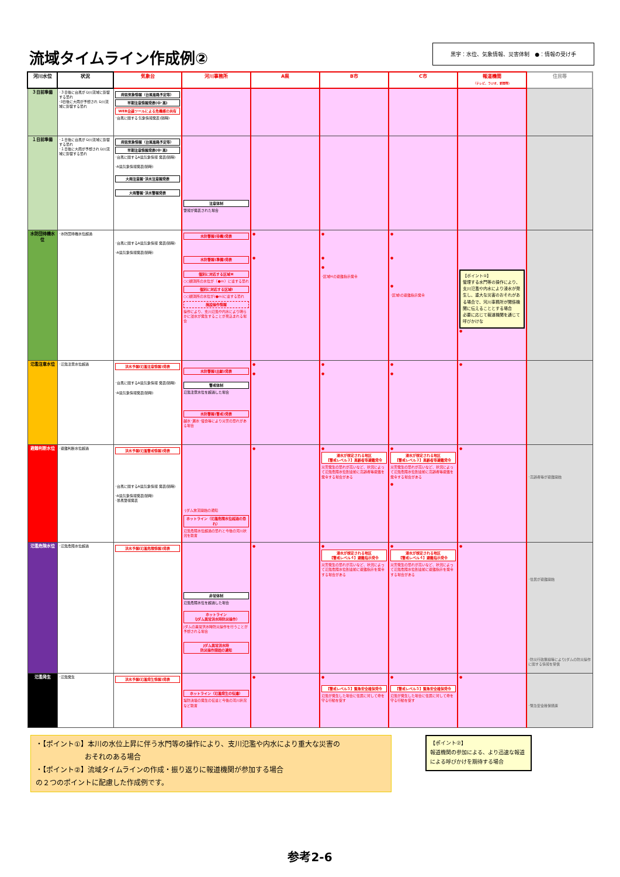流域タイムライン作成例②
黒字：水位、気象情報、災害体制　●：情報の受け手
| 河川水位 | 状況 | 気象台 | 河川事務所 | A県 | B市 | C市 | 報道機関 （テレビ、ラジオ、新聞等） | 住民等 |
| --- | --- | --- | --- | --- | --- | --- | --- | --- |
| ３日前準備 | ･３日後に台風が D川流域に影響する恐れ ･3日後に大雨が予想され D川流域に影響する恐れ | 府県気象情報（台風進路予定等） 早期注意情報発表(中･高) WEB会議ツールによる危機感の共有 ･台風に関する 気象情報発表(随時) | | | | | | |
| １日前準備 | ･１日後に台風が D川流域に影響する恐れ ･１日後に大雨が予想され D川流域に影響する恐れ | 府県気象情報（台風進路予定等） 早期注意情報発表(中･高) ･台風に関するA県気象情報 発表(随時) ･A県気象情報発表(随時) 大雨注意報･洪水注意報発表 大雨警報･洪水警報発表 | 注意体制 警報が発表された場合 | | | | | |
| 水防団待機水位 | ･水防団待機水位超過 | ･台風に関するA県気象情報 発表(随時) ･A県気象情報発表(随時) | 水防警報(待機)発表 水防警報(準備)発表 個別に対応する区域H ○○観測所の水位が（●m）に達する恐れ 個別に対応する区域I ○○観測所の水位が(●m)に達する恐れ 施設操作情報 操作により、支川氾濫や内水により明らかに浸水が発生することが見込まれる場合 | ● ● | ● ● ● ･区域Hの避難指示発令 | ● ● ● ･区域Iの避難指示発令 | 【ポイント①】 管理する水門等の操作により、支川氾濫や内水により浸水が発生し、重大な災害のおそれがある場合で、河川事務所が関係機関に伝えることとする場合 必要に応じて報道機関を通じて呼びかけな ● | |
| 氾濫注意水位 | ･氾濫注意水位超過 | 洪水予報(氾濫注意情報)発表 ･台風に関するA県気象情報 発表(随時) ･A県気象情報発表(随時) | 水防警報(出動)発表 警戒体制 氾濫注意水位を超過した場合 水防警報(警戒)発表 越水･漏水･侵食等により災害の恐れがある場合 | ● ● | ● ● | ● ● | ● | |
| 避難判断水位 | ･避難判断水位超過 | 洪水予報(氾濫警戒情報)発表 ･台風に関するA県気象情報 発表(随時) ･A県気象情報発表(随時) ･暴風警報発表 | ･Jダム放流開始の通知 ホットライン（氾濫危険水位超過の恐れ） 氾濫危険水位超過の恐れと今後の河川状況を助言 | ● | ● 浸水が想定される地区 【警戒レベル３】高齢者等避難発令 災害発生の恐れが高いなど、状況によって氾濫危険水位到達前に高齢者等避難を発令する場合がある | ● 浸水が想定される地区 【警戒レベル３】高齢者等避難発令 災害発生の恐れが高いなど、状況によって氾濫危険水位到達前に高齢者等避難を発令する場合がある ● | ● | ･高齢者等が避難開始 |
| 氾濫危険水位 | ･氾濫危険水位超過 | 洪水予報(氾濫危険情報)発表 | 非常体制 氾濫危険水位を超過した場合 ホットライン （Jダム異常洪水時防災操作） Jダムの異常洪水時防災操作を行うことが予想される場合 Jダム異常洪水時 防災操作開始の通知 | ● | ● 浸水が想定される地区 【警戒レベル４】避難指示発令 災害発生の恐れが高いなど、状況によって氾濫危険水位到達前に避難指示を発令する場合がある | ● 浸水が想定される地区 【警戒レベル４】避難指示発令 災害発生の恐れが高いなど、状況によって氾濫危険水位到達前に避難指示を発令する場合がある | ● | ･住民が避難開始 ･防災行政無線等によりJダムの防災操作に関する情報を受信 |
| 氾濫発生 | ･氾濫発生 | 洪水予報(氾濫発生情報)発表 | ホットライン（氾濫発生の伝達） 堤防決壊の発生の伝達と今後の河川状況など助言 | ● | ● 【警戒レベル５】緊急安全確保発令 氾濫が発生した場合に住民に対して命を守る行動を促す | ● 【警戒レベル５】緊急安全確保発令 氾濫が発生した場合に住民に対して命を守る行動を促す | ● | ･緊急安全確保措置 |
・【ポイント①】本川の水位上昇に伴う水門等の操作により、支川氾濫や内水により重大な災害の
　　　　　　　おそれのある場合
・【ポイント②】流域タイムラインの作成・振り返りに報道機関が参加する場合
の２つのポイントに配慮した作成例です。
【ポイント②】
報道機関の参加による、より迅速な報道による呼びかけを期待する場合
参考2-6